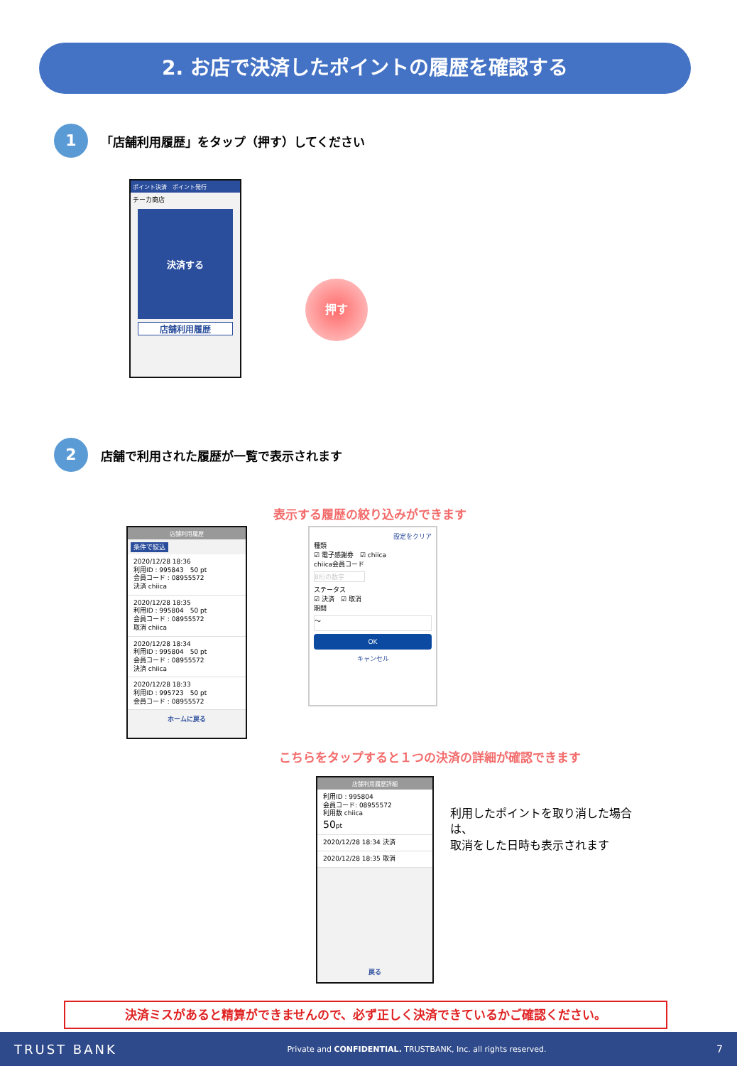2. お店で決済したポイントの履歴を確認する
1
「店舗利用履歴」をタップ（押す）してください
ポイント決済　ポイント発行
チーカ商店
決済する
店舗利用履歴
押す
2
店舗で利用された履歴が一覧で表示されます
表示する履歴の絞り込みができます
店舗利用履歴
条件で絞込
2020/12/28 18:36
利用ID : 995843　50 pt
会員コード : 08955572
決済 chiica
2020/12/28 18:35
利用ID : 995804　50 pt
会員コード : 08955572
取消 chiica
2020/12/28 18:34
利用ID : 995804　50 pt
会員コード : 08955572
決済 chiica
2020/12/28 18:33
利用ID : 995723　50 pt
会員コード : 08955572
ホームに戻る
設定をクリア
種類
☑ 電子感謝券　☑ chiica
chiica会員コード
8桁の数字
ステータス
☑ 決済　☑ 取消
期間
～
OK
キャンセル
こちらをタップすると１つの決済の詳細が確認できます
店舗利用履歴詳細
利用ID : 995804
会員コード: 08955572
利用数 chiica
50pt
2020/12/28 18:34 決済
2020/12/28 18:35 取消
戻る
利用したポイントを取り消した場合は、
取消をした日時も表示されます
決済ミスがあると精算ができませんので、必ず正しく決済できているかご確認ください。
TRUST BANK Private and CONFIDENTIAL. TRUSTBANK, Inc. all rights reserved. 7